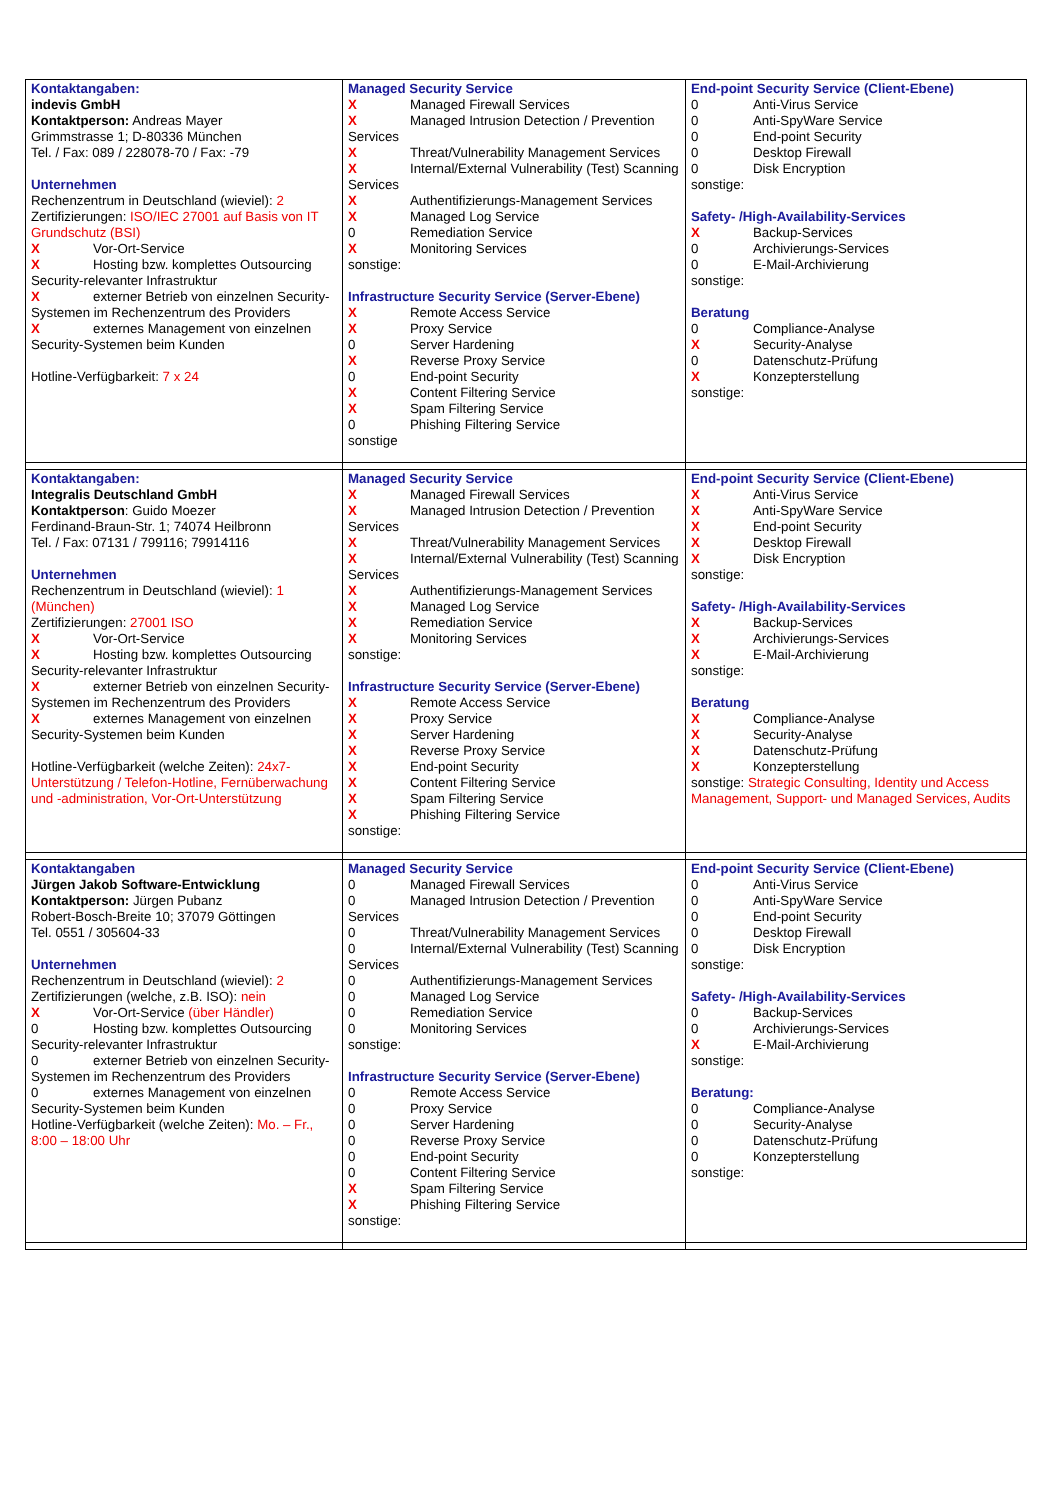| Kontaktangaben: indevis GmbH Kontaktperson: Andreas Mayer Grimmstrasse 1; D-80336 München Tel. / Fax: 089 / 228078-70 / Fax: -79 Unternehmen Rechenzentrum in Deutschland (wieviel): 2 Zertifizierungen: ISO/IEC 27001 auf Basis von IT Grundschutz (BSI) X Vor-Ort-Service X Hosting bzw. komplettes Outsourcing Security-relevanter Infrastruktur X externer Betrieb von einzelnen Security-Systemen im Rechenzentrum des Providers X externes Management von einzelnen Security-Systemen beim Kunden Hotline-Verfügbarkeit: 7 x 24 | Managed Security Service X Managed Firewall Services X Managed Intrusion Detection / Prevention Services X Threat/Vulnerability Management Services X Internal/External Vulnerability (Test) Scanning Services X Authentifizierungs-Management Services X Managed Log Service 0 Remediation Service X Monitoring Services sonstige: Infrastructure Security Service (Server-Ebene) X Remote Access Service X Proxy Service 0 Server Hardening X Reverse Proxy Service 0 End-point Security X Content Filtering Service X Spam Filtering Service 0 Phishing Filtering Service sonstige | End-point Security Service (Client-Ebene) 0 Anti-Virus Service 0 Anti-SpyWare Service 0 End-point Security 0 Desktop Firewall 0 Disk Encryption sonstige: Safety- /High-Availability-Services X Backup-Services 0 Archivierungs-Services 0 E-Mail-Archivierung sonstige: Beratung 0 Compliance-Analyse X Security-Analyse 0 Datenschutz-Prüfung X Konzepterstellung sonstige: |
| Kontaktangaben: Integralis Deutschland GmbH Kontaktperson : Guido Moezer Ferdinand-Braun-Str. 1; 74074 Heilbronn Tel. / Fax: 07131 / 799116; 79914116 Unternehmen Rechenzentrum in Deutschland (wieviel): 1 (München) Zertifizierungen: 27001 ISO X Vor-Ort-Service X Hosting bzw. komplettes Outsourcing Security-relevanter Infrastruktur X externer Betrieb von einzelnen Security-Systemen im Rechenzentrum des Providers X externes Management von einzelnen Security-Systemen beim Kunden Hotline-Verfügbarkeit (welche Zeiten): 24x7-Unterstützung / Telefon-Hotline, Fernüberwachung und -administration, Vor-Ort-Unterstützung | Managed Security Service X Managed Firewall Services X Managed Intrusion Detection / Prevention Services X Threat/Vulnerability Management Services X Internal/External Vulnerability (Test) Scanning Services X Authentifizierungs-Management Services X Managed Log Service X Remediation Service X Monitoring Services sonstige: Infrastructure Security Service (Server-Ebene) X Remote Access Service X Proxy Service X Server Hardening X Reverse Proxy Service X End-point Security X Content Filtering Service X Spam Filtering Service X Phishing Filtering Service sonstige: | End-point Security Service (Client-Ebene) X Anti-Virus Service X Anti-SpyWare Service X End-point Security X Desktop Firewall X Disk Encryption sonstige: Safety- /High-Availability-Services X Backup-Services X Archivierungs-Services X E-Mail-Archivierung sonstige: Beratung X Compliance-Analyse X Security-Analyse X Datenschutz-Prüfung X Konzepterstellung sonstige: Strategic Consulting, Identity und Access Management, Support- und Managed Services, Audits |
| Kontaktangaben Jürgen Jakob Software-Entwicklung Kontaktperson: Jürgen Pubanz Robert-Bosch-Breite 10; 37079 Göttingen Tel. 0551 / 305604-33 Unternehmen Rechenzentrum in Deutschland (wieviel): 2 Zertifizierungen (welche, z.B. ISO): nein X Vor-Ort-Service (über Händler) 0 Hosting bzw. komplettes Outsourcing Security-relevanter Infrastruktur 0 externer Betrieb von einzelnen Security-Systemen im Rechenzentrum des Providers 0 externes Management von einzelnen Security-Systemen beim Kunden Hotline-Verfügbarkeit (welche Zeiten): Mo. – Fr., 8:00 – 18:00 Uhr | Managed Security Service 0 Managed Firewall Services 0 Managed Intrusion Detection / Prevention Services 0 Threat/Vulnerability Management Services 0 Internal/External Vulnerability (Test) Scanning Services 0 Authentifizierungs-Management Services 0 Managed Log Service 0 Remediation Service 0 Monitoring Services sonstige: Infrastructure Security Service (Server-Ebene) 0 Remote Access Service 0 Proxy Service 0 Server Hardening 0 Reverse Proxy Service 0 End-point Security 0 Content Filtering Service X Spam Filtering Service X Phishing Filtering Service sonstige: | End-point Security Service (Client-Ebene) 0 Anti-Virus Service 0 Anti-SpyWare Service 0 End-point Security 0 Desktop Firewall 0 Disk Encryption sonstige: Safety- /High-Availability-Services 0 Backup-Services 0 Archivierungs-Services X E-Mail-Archivierung sonstige: Beratung: 0 Compliance-Analyse 0 Security-Analyse 0 Datenschutz-Prüfung 0 Konzepterstellung sonstige: |